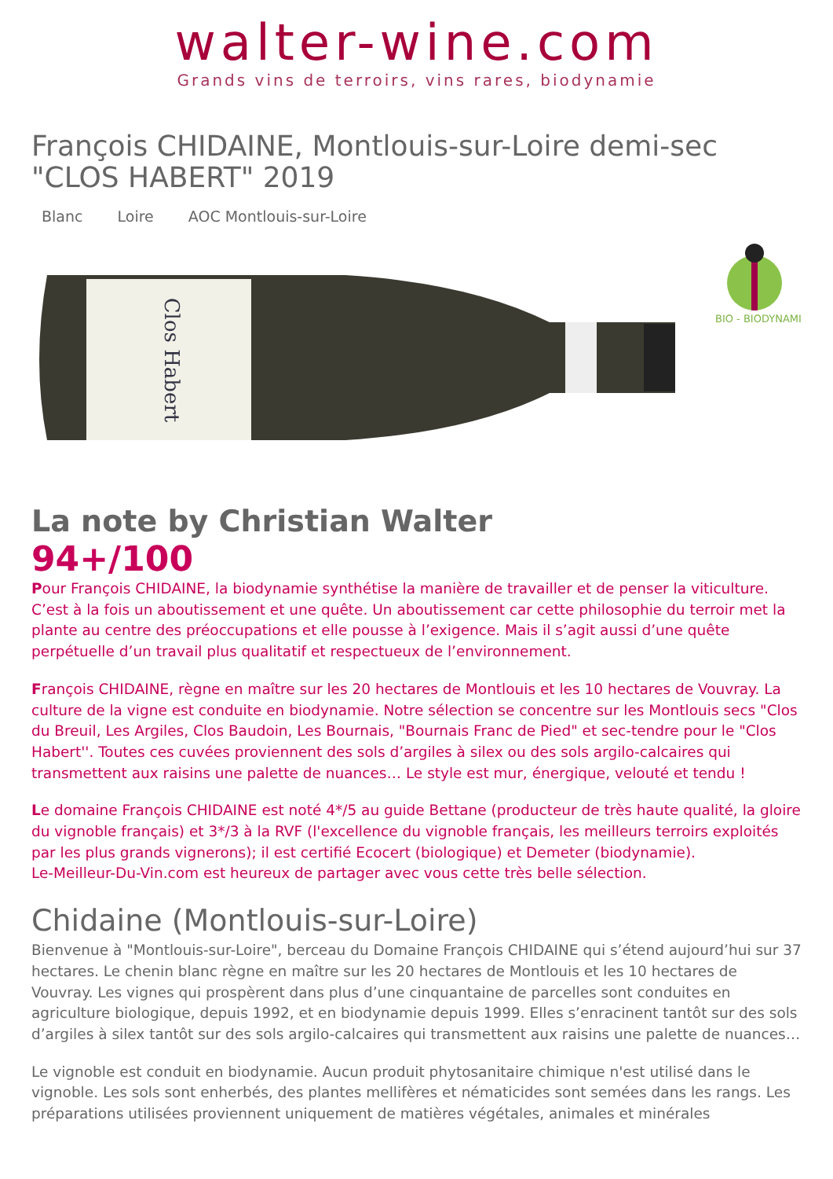walter-wine.com
Grands vins de terroirs, vins rares, biodynamie
François CHIDAINE, Montlouis-sur-Loire demi-sec "CLOS HABERT" 2019
Blanc Loire AOC Montlouis-sur-Loire
Clos Habert
BIO - BIODYNAMIE
La note by Christian Walter
94+/100
Pour François CHIDAINE, la biodynamie synthétise la manière de travailler et de penser la viticulture. C’est à la fois un aboutissement et une quête. Un aboutissement car cette philosophie du terroir met la plante au centre des préoccupations et elle pousse à l’exigence. Mais il s’agit aussi d’une quête perpétuelle d’un travail plus qualitatif et respectueux de l’environnement.
François CHIDAINE, règne en maître sur les 20 hectares de Montlouis et les 10 hectares de Vouvray. La culture de la vigne est conduite en biodynamie. Notre sélection se concentre sur les Montlouis secs "Clos du Breuil, Les Argiles, Clos Baudoin, Les Bournais, "Bournais Franc de Pied" et sec-tendre pour le "Clos Habert''. Toutes ces cuvées proviennent des sols d’argiles à silex ou des sols argilo-calcaires qui transmettent aux raisins une palette de nuances… Le style est mur, énergique, velouté et tendu !
Le domaine François CHIDAINE est noté 4*/5 au guide Bettane (producteur de très haute qualité, la gloire du vignoble français) et 3*/3 à la RVF (l'excellence du vignoble français, les meilleurs terroirs exploités par les plus grands vignerons); il est certifié Ecocert (biologique) et Demeter (biodynamie).
Le-Meilleur-Du-Vin.com est heureux de partager avec vous cette très belle sélection.
Chidaine (Montlouis-sur-Loire)
Bienvenue à "Montlouis-sur-Loire", berceau du Domaine François CHIDAINE qui s’étend aujourd’hui sur 37 hectares. Le chenin blanc règne en maître sur les 20 hectares de Montlouis et les 10 hectares de Vouvray. Les vignes qui prospèrent dans plus d’une cinquantaine de parcelles sont conduites en agriculture biologique, depuis 1992, et en biodynamie depuis 1999. Elles s’enracinent tantôt sur des sols d’argiles à silex tantôt sur des sols argilo-calcaires qui transmettent aux raisins une palette de nuances…
Le vignoble est conduit en biodynamie. Aucun produit phytosanitaire chimique n'est utilisé dans le vignoble. Les sols sont enherbés, des plantes mellifères et nématicides sont semées dans les rangs. Les préparations utilisées proviennent uniquement de matières végétales, animales et minérales